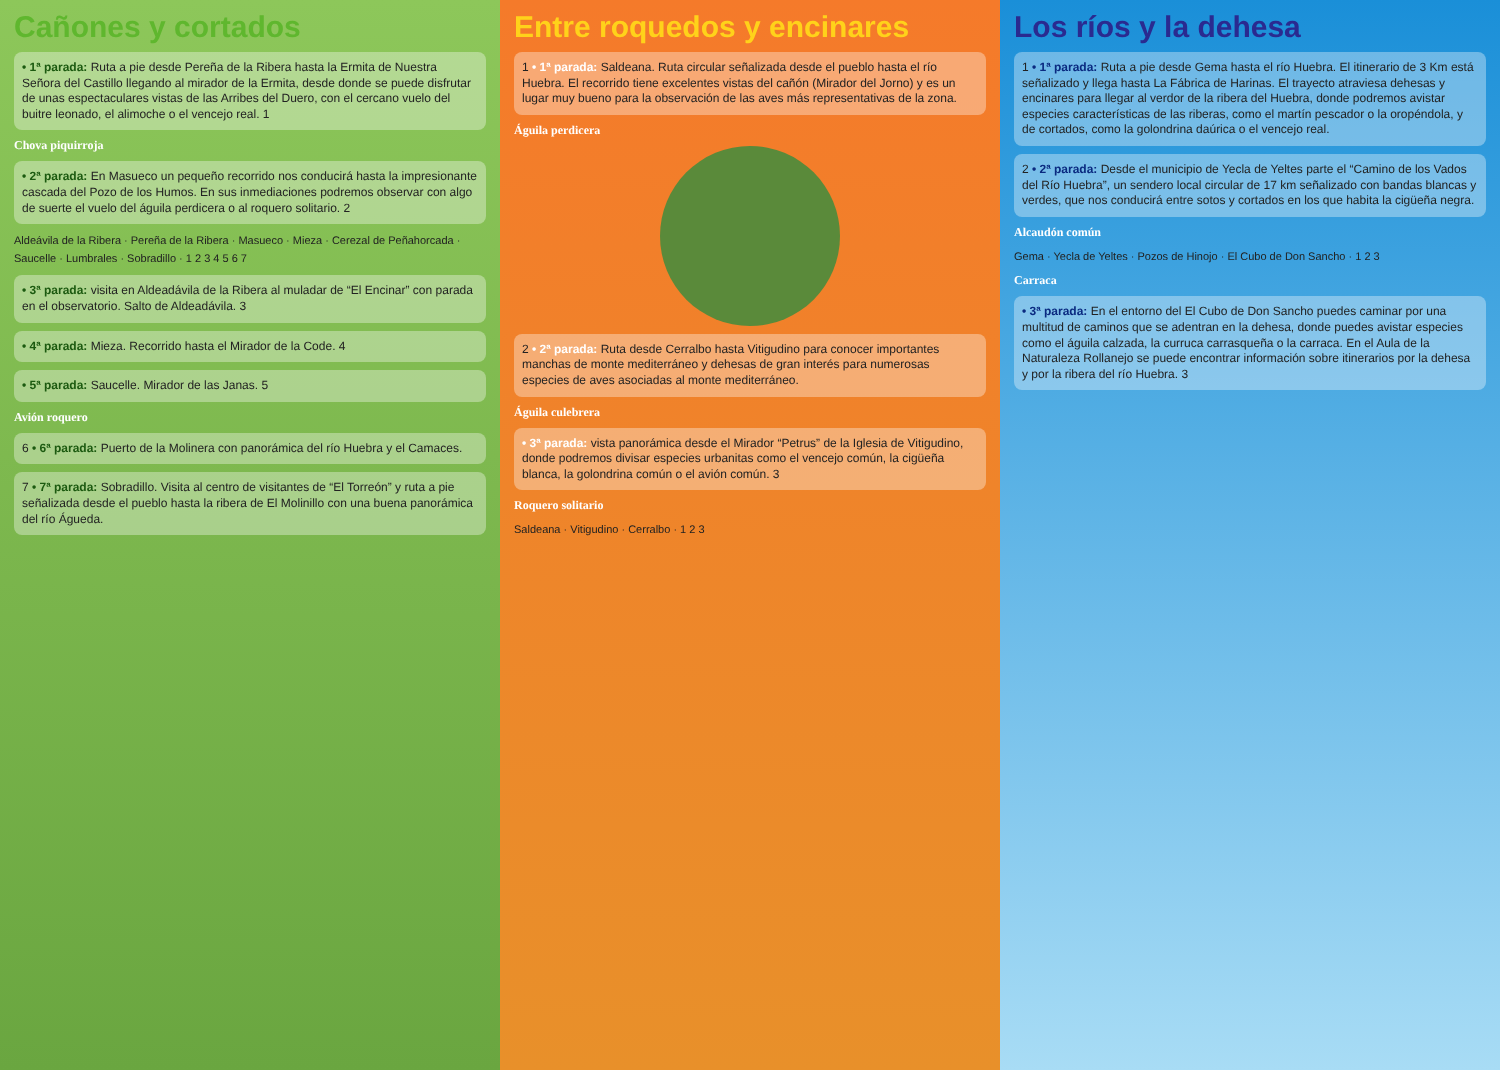Cañones y cortados
• 1ª parada: Ruta a pie desde Pereña de la Ribera hasta la Ermita de Nuestra Señora del Castillo llegando al mirador de la Ermita, desde donde se puede disfrutar de unas espectaculares vistas de las Arribes del Duero, con el cercano vuelo del buitre leonado, el alimoche o el vencejo real. 1
Chova piquirroja
• 2ª parada: En Masueco un pequeño recorrido nos conducirá hasta la impresionante cascada del Pozo de los Humos. En sus inmediaciones podremos observar con algo de suerte el vuelo del águila perdicera o al roquero solitario. 2
Aldeávila de la Ribera · Pereña de la Ribera · Masueco · Mieza · Cerezal de Peñahorcada · Saucelle · Lumbrales · Sobradillo · 1 2 3 4 5 6 7
• 3ª parada: visita en Aldeadávila de la Ribera al muladar de “El Encinar” con parada en el observatorio. Salto de Aldeadávila. 3
• 4ª parada: Mieza. Recorrido hasta el Mirador de la Code. 4
• 5ª parada: Saucelle. Mirador de las Janas. 5
Avión roquero
6 • 6ª parada: Puerto de la Molinera con panorámica del río Huebra y el Camaces.
7 • 7ª parada: Sobradillo. Visita al centro de visitantes de “El Torreón” y ruta a pie señalizada desde el pueblo hasta la ribera de El Molinillo con una buena panorámica del río Águeda.
Entre roquedos y encinares
1 • 1ª parada: Saldeana. Ruta circular señalizada desde el pueblo hasta el río Huebra. El recorrido tiene excelentes vistas del cañón (Mirador del Jorno) y es un lugar muy bueno para la observación de las aves más representativas de la zona.
Águila perdicera
2 • 2ª parada: Ruta desde Cerralbo hasta Vitigudino para conocer importantes manchas de monte mediterráneo y dehesas de gran interés para numerosas especies de aves asociadas al monte mediterráneo.
Águila culebrera
• 3ª parada: vista panorámica desde el Mirador “Petrus” de la Iglesia de Vitigudino, donde podremos divisar especies urbanitas como el vencejo común, la cigüeña blanca, la golondrina común o el avión común. 3
Roquero solitario
Saldeana · Vitigudino · Cerralbo · 1 2 3
Los ríos y la dehesa
1 • 1ª parada: Ruta a pie desde Gema hasta el río Huebra. El itinerario de 3 Km está señalizado y llega hasta La Fábrica de Harinas. El trayecto atraviesa dehesas y encinares para llegar al verdor de la ribera del Huebra, donde podremos avistar especies características de las riberas, como el martín pescador o la oropéndola, y de cortados, como la golondrina daúrica o el vencejo real.
2 • 2ª parada: Desde el municipio de Yecla de Yeltes parte el “Camino de los Vados del Río Huebra”, un sendero local circular de 17 km señalizado con bandas blancas y verdes, que nos conducirá entre sotos y cortados en los que habita la cigüeña negra.
Alcaudón común
Gema · Yecla de Yeltes · Pozos de Hinojo · El Cubo de Don Sancho · 1 2 3
Carraca
• 3ª parada: En el entorno del El Cubo de Don Sancho puedes caminar por una multitud de caminos que se adentran en la dehesa, donde puedes avistar especies como el águila calzada, la curruca carrasqueña o la carraca. En el Aula de la Naturaleza Rollanejo se puede encontrar información sobre itinerarios por la dehesa y por la ribera del río Huebra. 3